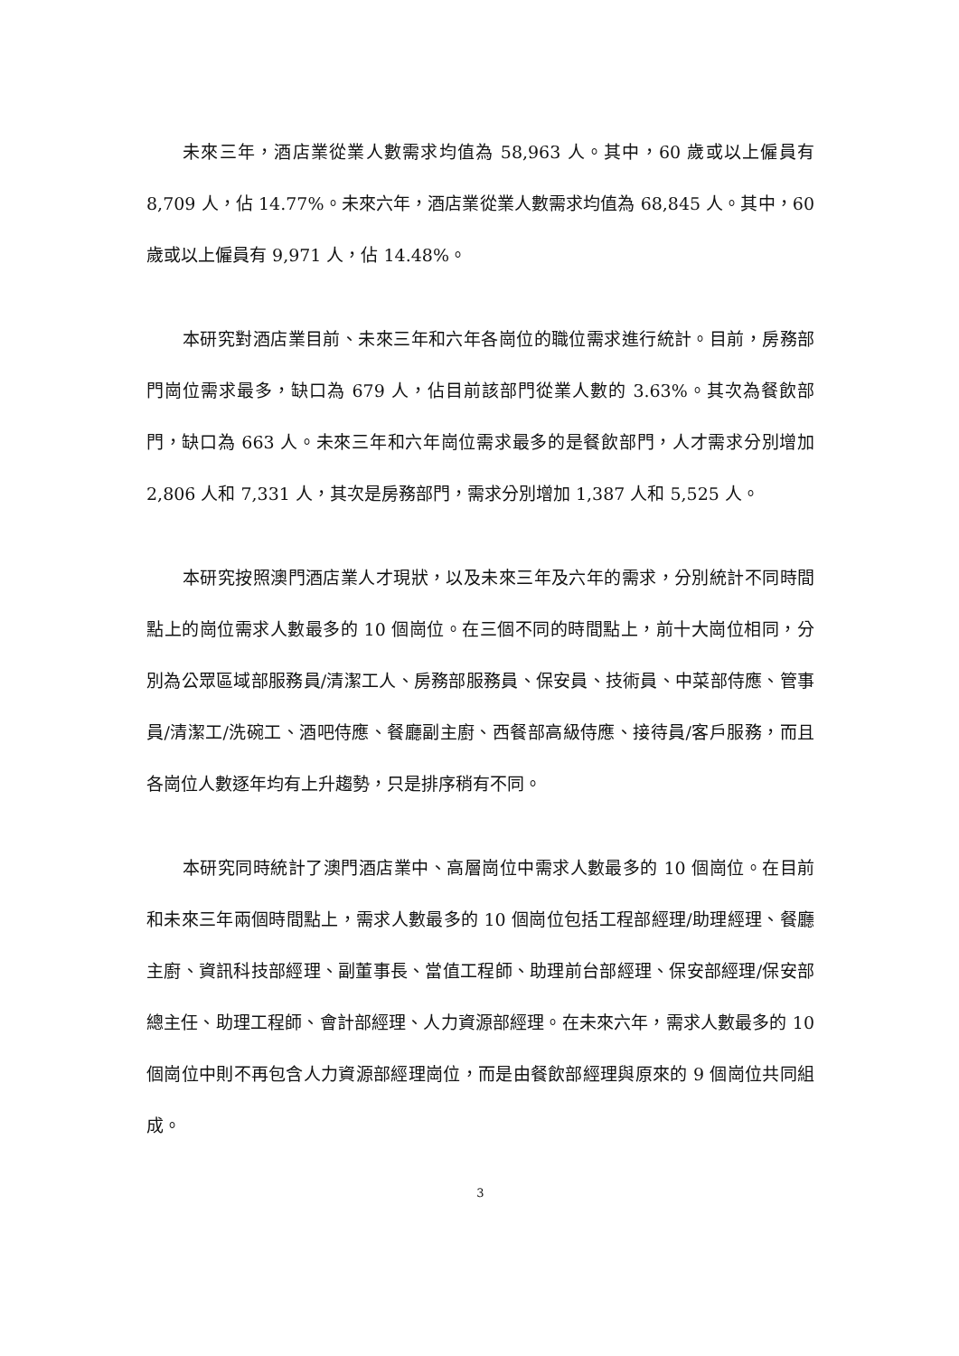未來三年，酒店業從業人數需求均值為 58,963 人。其中，60 歲或以上僱員有 8,709 人，佔 14.77%。未來六年，酒店業從業人數需求均值為 68,845 人。其中，60 歲或以上僱員有 9,971 人，佔 14.48%。
本研究對酒店業目前、未來三年和六年各崗位的職位需求進行統計。目前，房務部門崗位需求最多，缺口為 679 人，佔目前該部門從業人數的 3.63%。其次為餐飲部門，缺口為 663 人。未來三年和六年崗位需求最多的是餐飲部門，人才需求分別增加 2,806 人和 7,331 人，其次是房務部門，需求分別增加 1,387 人和 5,525 人。
本研究按照澳門酒店業人才現狀，以及未來三年及六年的需求，分別統計不同時間點上的崗位需求人數最多的 10 個崗位。在三個不同的時間點上，前十大崗位相同，分別為公眾區域部服務員/清潔工人、房務部服務員、保安員、技術員、中菜部侍應、管事員/清潔工/洗碗工、酒吧侍應、餐廳副主廚、西餐部高級侍應、接待員/客戶服務，而且各崗位人數逐年均有上升趨勢，只是排序稍有不同。
本研究同時統計了澳門酒店業中、高層崗位中需求人數最多的 10 個崗位。在目前和未來三年兩個時間點上，需求人數最多的 10 個崗位包括工程部經理/助理經理、餐廳主廚、資訊科技部經理、副董事長、當值工程師、助理前台部經理、保安部經理/保安部總主任、助理工程師、會計部經理、人力資源部經理。在未來六年，需求人數最多的 10 個崗位中則不再包含人力資源部經理崗位，而是由餐飲部經理與原來的 9 個崗位共同組成。
3